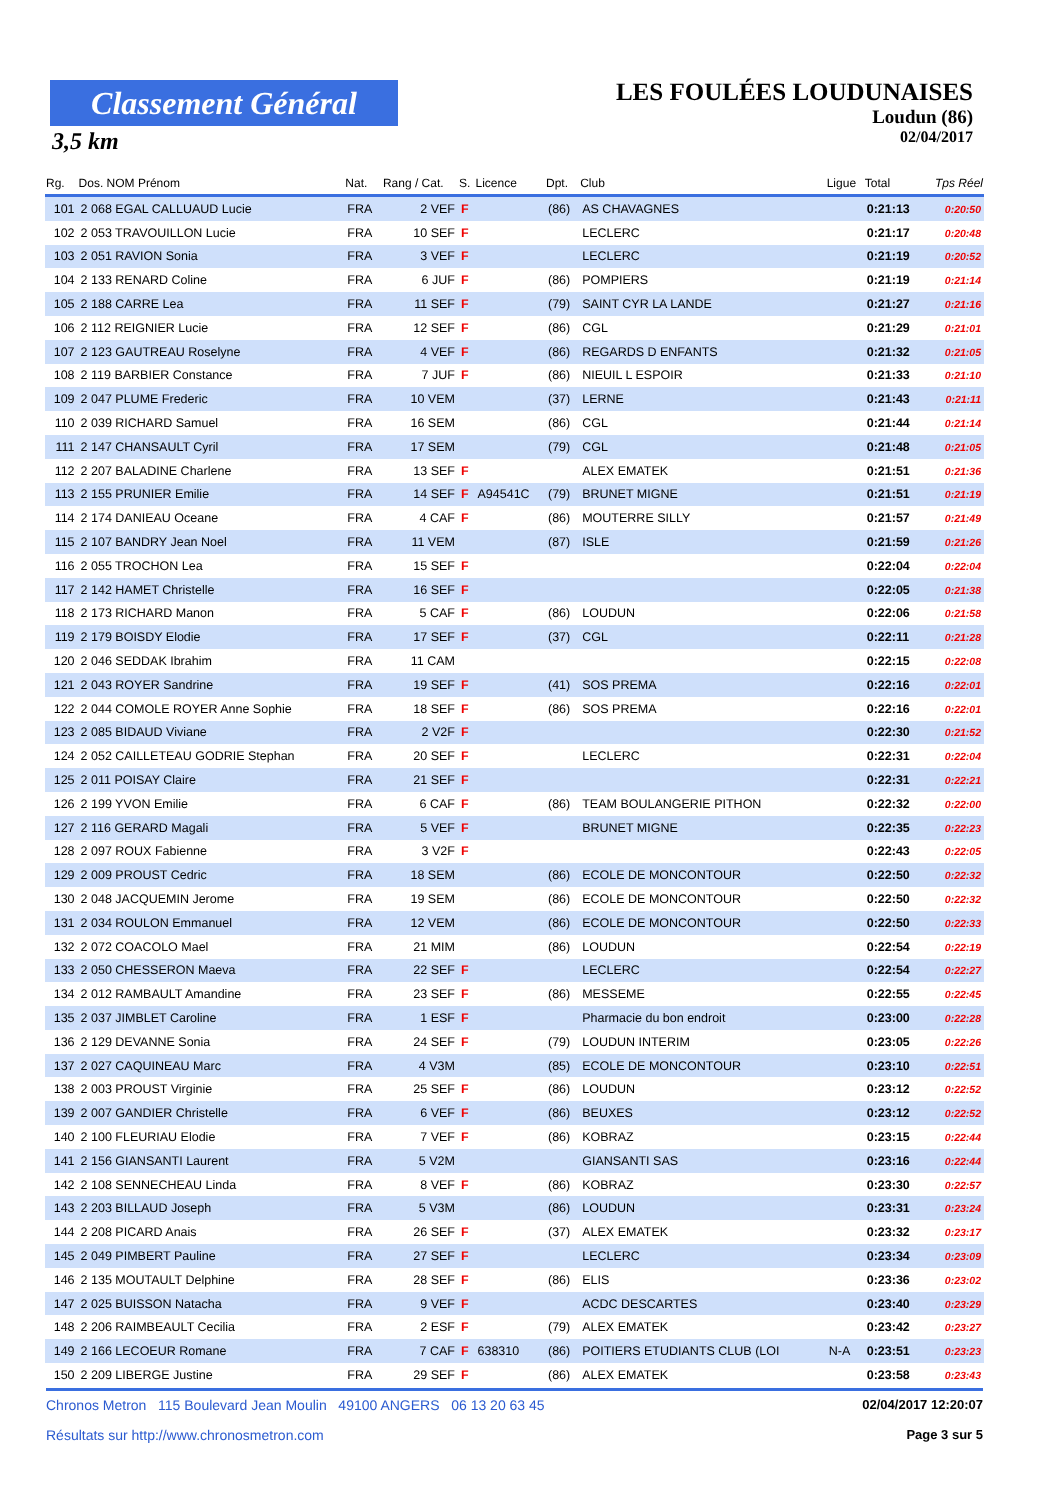Classement Général
3,5 km
LES FOULÉES LOUDUNAISES
Loudun (86)
02/04/2017
| Rg. | Dos. NOM Prénom | Nat. | Rang / Cat. | S. | Licence | Dpt. | Club | Ligue | Total | Tps Réel |
| --- | --- | --- | --- | --- | --- | --- | --- | --- | --- | --- |
| 101 | 2 068 EGAL CALLUAUD Lucie | FRA | 2 VEF | F | | (86) | AS CHAVAGNES | | 0:21:13 | 0:20:50 |
| 102 | 2 053 TRAVOUILLON Lucie | FRA | 10 SEF | F | | | LECLERC | | 0:21:17 | 0:20:48 |
| 103 | 2 051 RAVION Sonia | FRA | 3 VEF | F | | | LECLERC | | 0:21:19 | 0:20:52 |
| 104 | 2 133 RENARD Coline | FRA | 6 JUF | F | | (86) | POMPIERS | | 0:21:19 | 0:21:14 |
| 105 | 2 188 CARRE Lea | FRA | 11 SEF | F | | (79) | SAINT CYR LA LANDE | | 0:21:27 | 0:21:16 |
| 106 | 2 112 REIGNIER Lucie | FRA | 12 SEF | F | | (86) | CGL | | 0:21:29 | 0:21:01 |
| 107 | 2 123 GAUTREAU Roselyne | FRA | 4 VEF | F | | (86) | REGARDS D ENFANTS | | 0:21:32 | 0:21:05 |
| 108 | 2 119 BARBIER Constance | FRA | 7 JUF | F | | (86) | NIEUIL L ESPOIR | | 0:21:33 | 0:21:10 |
| 109 | 2 047 PLUME Frederic | FRA | 10 VEM | | | (37) | LERNE | | 0:21:43 | 0:21:11 |
| 110 | 2 039 RICHARD Samuel | FRA | 16 SEM | | | (86) | CGL | | 0:21:44 | 0:21:14 |
| 111 | 2 147 CHANSAULT Cyril | FRA | 17 SEM | | | (79) | CGL | | 0:21:48 | 0:21:05 |
| 112 | 2 207 BALADINE Charlene | FRA | 13 SEF | F | | | ALEX EMATEK | | 0:21:51 | 0:21:36 |
| 113 | 2 155 PRUNIER Emilie | FRA | 14 SEF | F | A94541C | (79) | BRUNET MIGNE | | 0:21:51 | 0:21:19 |
| 114 | 2 174 DANIEAU Oceane | FRA | 4 CAF | F | | (86) | MOUTERRE SILLY | | 0:21:57 | 0:21:49 |
| 115 | 2 107 BANDRY Jean Noel | FRA | 11 VEM | | | (87) | ISLE | | 0:21:59 | 0:21:26 |
| 116 | 2 055 TROCHON Lea | FRA | 15 SEF | F | | | | | 0:22:04 | 0:22:04 |
| 117 | 2 142 HAMET Christelle | FRA | 16 SEF | F | | | | | 0:22:05 | 0:21:38 |
| 118 | 2 173 RICHARD Manon | FRA | 5 CAF | F | | (86) | LOUDUN | | 0:22:06 | 0:21:58 |
| 119 | 2 179 BOISDY Elodie | FRA | 17 SEF | F | | (37) | CGL | | 0:22:11 | 0:21:28 |
| 120 | 2 046 SEDDAK Ibrahim | FRA | 11 CAM | | | | | | 0:22:15 | 0:22:08 |
| 121 | 2 043 ROYER Sandrine | FRA | 19 SEF | F | | (41) | SOS PREMA | | 0:22:16 | 0:22:01 |
| 122 | 2 044 COMOLE ROYER Anne Sophie | FRA | 18 SEF | F | | (86) | SOS PREMA | | 0:22:16 | 0:22:01 |
| 123 | 2 085 BIDAUD Viviane | FRA | 2 V2F | F | | | | | 0:22:30 | 0:21:52 |
| 124 | 2 052 CAILLETEAU GODRIE Stephan | FRA | 20 SEF | F | | | LECLERC | | 0:22:31 | 0:22:04 |
| 125 | 2 011 POISAY Claire | FRA | 21 SEF | F | | | | | 0:22:31 | 0:22:21 |
| 126 | 2 199 YVON Emilie | FRA | 6 CAF | F | | (86) | TEAM BOULANGERIE PITHON | | 0:22:32 | 0:22:00 |
| 127 | 2 116 GERARD Magali | FRA | 5 VEF | F | | | BRUNET MIGNE | | 0:22:35 | 0:22:23 |
| 128 | 2 097 ROUX Fabienne | FRA | 3 V2F | F | | | | | 0:22:43 | 0:22:05 |
| 129 | 2 009 PROUST Cedric | FRA | 18 SEM | | | (86) | ECOLE DE MONCONTOUR | | 0:22:50 | 0:22:32 |
| 130 | 2 048 JACQUEMIN Jerome | FRA | 19 SEM | | | (86) | ECOLE DE MONCONTOUR | | 0:22:50 | 0:22:32 |
| 131 | 2 034 ROULON Emmanuel | FRA | 12 VEM | | | (86) | ECOLE DE MONCONTOUR | | 0:22:50 | 0:22:33 |
| 132 | 2 072 COACOLO Mael | FRA | 21 MIM | | | (86) | LOUDUN | | 0:22:54 | 0:22:19 |
| 133 | 2 050 CHESSERON Maeva | FRA | 22 SEF | F | | | LECLERC | | 0:22:54 | 0:22:27 |
| 134 | 2 012 RAMBAULT Amandine | FRA | 23 SEF | F | | (86) | MESSEME | | 0:22:55 | 0:22:45 |
| 135 | 2 037 JIMBLET Caroline | FRA | 1 ESF | F | | | Pharmacie du bon endroit | | 0:23:00 | 0:22:28 |
| 136 | 2 129 DEVANNE Sonia | FRA | 24 SEF | F | | (79) | LOUDUN INTERIM | | 0:23:05 | 0:22:26 |
| 137 | 2 027 CAQUINEAU Marc | FRA | 4 V3M | | | (85) | ECOLE DE MONCONTOUR | | 0:23:10 | 0:22:51 |
| 138 | 2 003 PROUST Virginie | FRA | 25 SEF | F | | (86) | LOUDUN | | 0:23:12 | 0:22:52 |
| 139 | 2 007 GANDIER Christelle | FRA | 6 VEF | F | | (86) | BEUXES | | 0:23:12 | 0:22:52 |
| 140 | 2 100 FLEURIAU Elodie | FRA | 7 VEF | F | | (86) | KOBRAZ | | 0:23:15 | 0:22:44 |
| 141 | 2 156 GIANSANTI Laurent | FRA | 5 V2M | | | | GIANSANTI SAS | | 0:23:16 | 0:22:44 |
| 142 | 2 108 SENNECHEAU Linda | FRA | 8 VEF | F | | (86) | KOBRAZ | | 0:23:30 | 0:22:57 |
| 143 | 2 203 BILLAUD Joseph | FRA | 5 V3M | | | (86) | LOUDUN | | 0:23:31 | 0:23:24 |
| 144 | 2 208 PICARD Anais | FRA | 26 SEF | F | | (37) | ALEX EMATEK | | 0:23:32 | 0:23:17 |
| 145 | 2 049 PIMBERT Pauline | FRA | 27 SEF | F | | | LECLERC | | 0:23:34 | 0:23:09 |
| 146 | 2 135 MOUTAULT Delphine | FRA | 28 SEF | F | | (86) | ELIS | | 0:23:36 | 0:23:02 |
| 147 | 2 025 BUISSON Natacha | FRA | 9 VEF | F | | | ACDC DESCARTES | | 0:23:40 | 0:23:29 |
| 148 | 2 206 RAIMBEAULT Cecilia | FRA | 2 ESF | F | | (79) | ALEX EMATEK | | 0:23:42 | 0:23:27 |
| 149 | 2 166 LECOEUR Romane | FRA | 7 CAF | F | 638310 | (86) | POITIERS ETUDIANTS CLUB (LOI | N-A | 0:23:51 | 0:23:23 |
| 150 | 2 209 LIBERGE Justine | FRA | 29 SEF | F | | (86) | ALEX EMATEK | | 0:23:58 | 0:23:43 |
Chronos Metron 115 Boulevard Jean Moulin 49100 ANGERS 06 13 20 63 45 02/04/2017 12:20:07
Résultats sur http://www.chronosmetron.com Page 3 sur 5